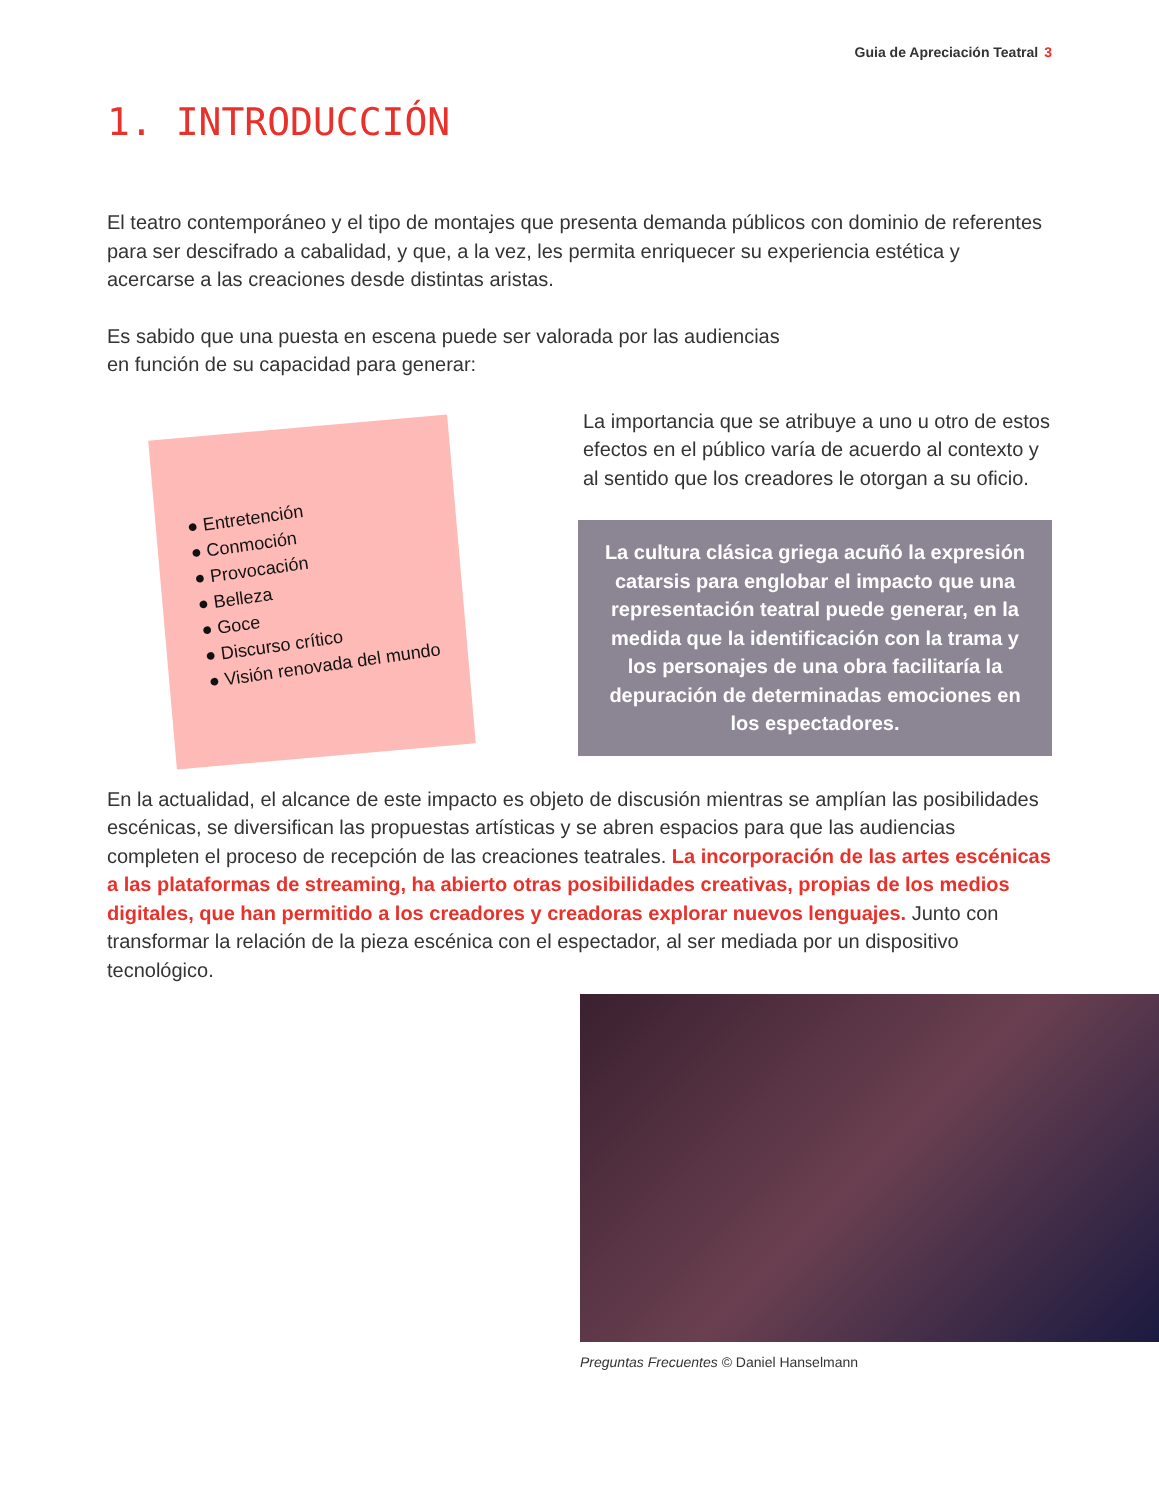Guia de Apreciación Teatral 3
1. INTRODUCCIÓN
El teatro contemporáneo y el tipo de montajes que presenta demanda públicos con dominio de referentes para ser descifrado a cabalidad, y que, a la vez, les permita enriquecer su experiencia estética y acercarse a las creaciones desde distintas aristas.
Es sabido que una puesta en escena puede ser valorada por las audiencias
en función de su capacidad para generar:
● Entretención
● Conmoción
● Provocación
● Belleza
● Goce
● Discurso crítico
● Visión renovada del mundo
La importancia que se atribuye a uno u otro de estos efectos en el público varía de acuerdo al contexto y al sentido que los creadores le otorgan a su oficio.
La cultura clásica griega acuñó la expresión catarsis para englobar el impacto que una representación teatral puede generar, en la medida que la identificación con la trama y los personajes de una obra facilitaría la depuración de determinadas emociones en los espectadores.
En la actualidad, el alcance de este impacto es objeto de discusión mientras se amplían las posibilidades escénicas, se diversifican las propuestas artísticas y se abren espacios para que las audiencias completen el proceso de recepción de las creaciones teatrales. La incorporación de las artes escénicas a las plataformas de streaming, ha abierto otras posibilidades creativas, propias de los medios digitales, que han permitido a los creadores y creadoras explorar nuevos lenguajes. Junto con transformar la relación de la pieza escénica con el espectador, al ser mediada por un dispositivo tecnológico.
Preguntas Frecuentes © Daniel Hanselmann